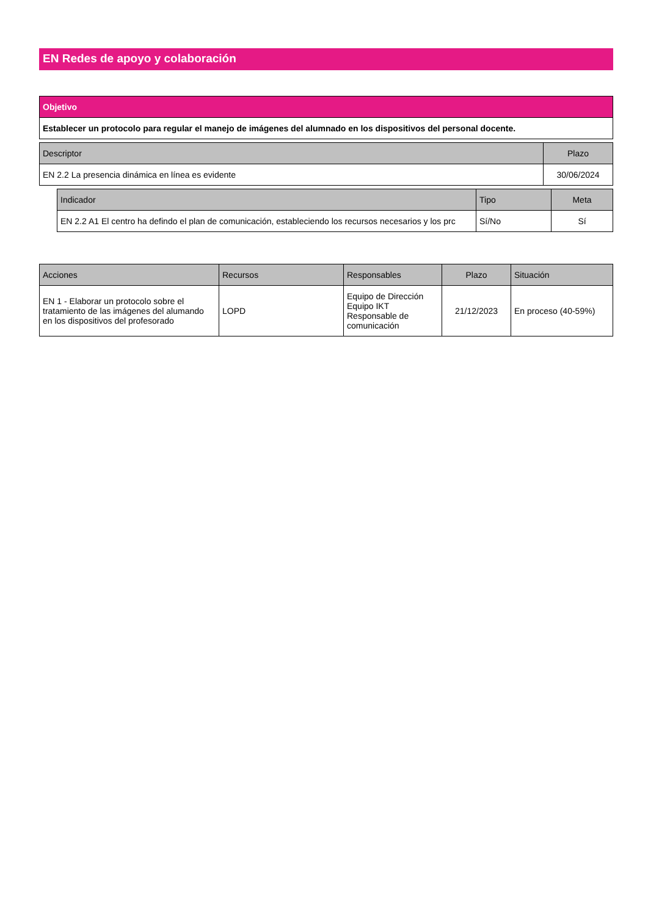EN Redes de apoyo y colaboración
| Objetivo |
| --- |
| Establecer un protocolo para regular el manejo de imágenes del alumnado en los dispositivos del personal docente. |
| Descriptor | Plazo |
| --- | --- |
| EN 2.2 La presencia dinámica en línea es evidente | 30/06/2024 |
| Indicador | Tipo | Meta |
| --- | --- | --- |
| EN 2.2 A1 El centro ha defindo el plan de comunicación, estableciendo los recursos necesarios y los prc | Sí/No | Sí |
| Acciones | Recursos | Responsables | Plazo | Situación |
| --- | --- | --- | --- | --- |
| EN 1 - Elaborar un protocolo sobre el tratamiento de las imágenes del alumando en los dispositivos del profesorado | LOPD | Equipo de Dirección Equipo IKT Responsable de comunicación | 21/12/2023 | En proceso (40-59%) |